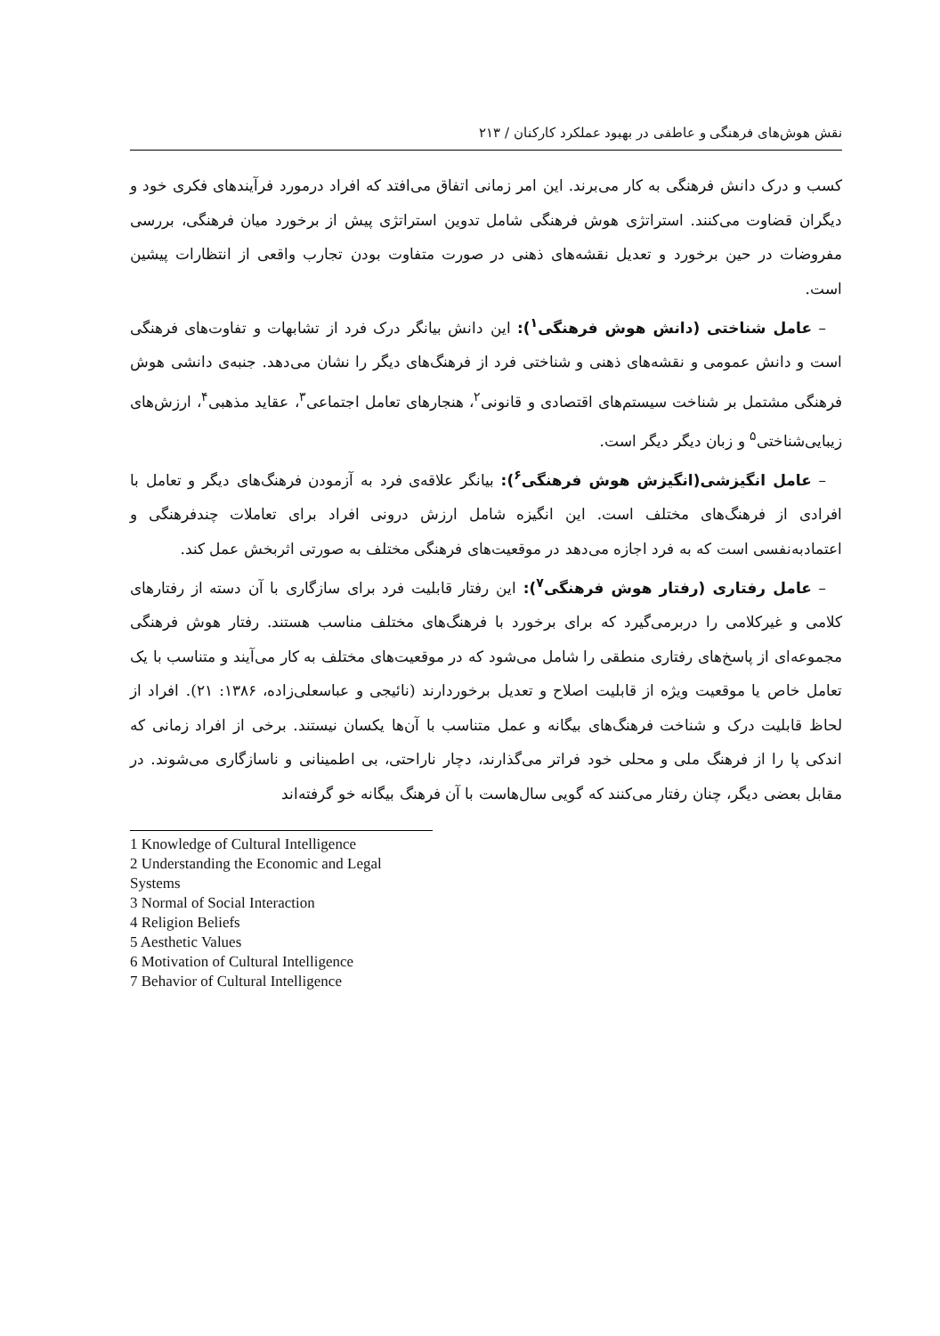نقش هوش‌های فرهنگی و عاطفی در بهبود عملکرد کارکنان / ۲۱۳
کسب و درک دانش فرهنگی به کار می‌برند. این امر زمانی اتفاق می‌افتد که افراد درمورد فرآیندهای فکری خود و دیگران قضاوت می‌کنند. استراتژی هوش فرهنگی شامل تدوین استراتژی پیش از برخورد میان فرهنگی، بررسی مفروضات در حین برخورد و تعدیل نقشه‌های ذهنی در صورت متفاوت بودن تجارب واقعی از انتظارات پیشین است.
– عامل شناختی (دانش هوش فرهنگی<sup>۱</sup>): این دانش بیانگر درک فرد از تشابهات و تفاوت‌های فرهنگی است و دانش عمومی و نقشه‌های ذهنی و شناختی فرد از فرهنگ‌های دیگر را نشان می‌دهد. جنبه‌ی دانشی هوش فرهنگی مشتمل بر شناخت سیستم‌های اقتصادی و قانونی<sup>۲</sup>، هنجارهای تعامل اجتماعی<sup>۳</sup>، عقاید مذهبی<sup>۴</sup>، ارزش‌های زیبایی‌شناختی<sup>۵</sup> و زبان دیگر دیگر است.
– عامل انگیزشی(انگیزش هوش فرهنگی<sup>۶</sup>): بیانگر علاقه‌ی فرد به آزمودن فرهنگ‌های دیگر و تعامل با افرادی از فرهنگ‌های مختلف است. این انگیزه شامل ارزش درونی افراد برای تعاملات چندفرهنگی و اعتمادبه‌نفسی است که به فرد اجازه می‌دهد در موقعیت‌های فرهنگی مختلف به صورتی اثربخش عمل کند.
– عامل رفتاری (رفتار هوش فرهنگی<sup>۷</sup>): این رفتار قابلیت فرد برای سازگاری با آن دسته از رفتارهای کلامی و غیرکلامی را دربرمی‌گیرد که برای برخورد با فرهنگ‌های مختلف مناسب هستند. رفتار هوش فرهنگی مجموعه‌ای از پاسخ‌های رفتاری منطقی را شامل می‌شود که در موقعیت‌های مختلف به کار می‌آیند و متناسب با یک تعامل خاص یا موقعیت ویژه از قابلیت اصلاح و تعدیل برخوردارند (نائیجی و عباسعلی‌زاده، ۱۳۸۶: ۲۱). افراد از لحاظ قابلیت درک و شناخت فرهنگ‌های بیگانه و عمل متناسب با آن‌ها یکسان نیستند. برخی از افراد زمانی که اندکی پا را از فرهنگ ملی و محلی خود فراتر می‌گذارند، دچار ناراحتی، بی اطمینانی و ناسازگاری می‌شوند. در مقابل بعضی دیگر، چنان رفتار می‌کنند که گویی سال‌هاست با آن فرهنگ بیگانه خو گرفته‌اند
1 Knowledge of Cultural Intelligence
2 Understanding the Economic and Legal Systems
3 Normal of Social Interaction
4 Religion Beliefs
5 Aesthetic Values
6 Motivation of Cultural Intelligence
7 Behavior of Cultural Intelligence